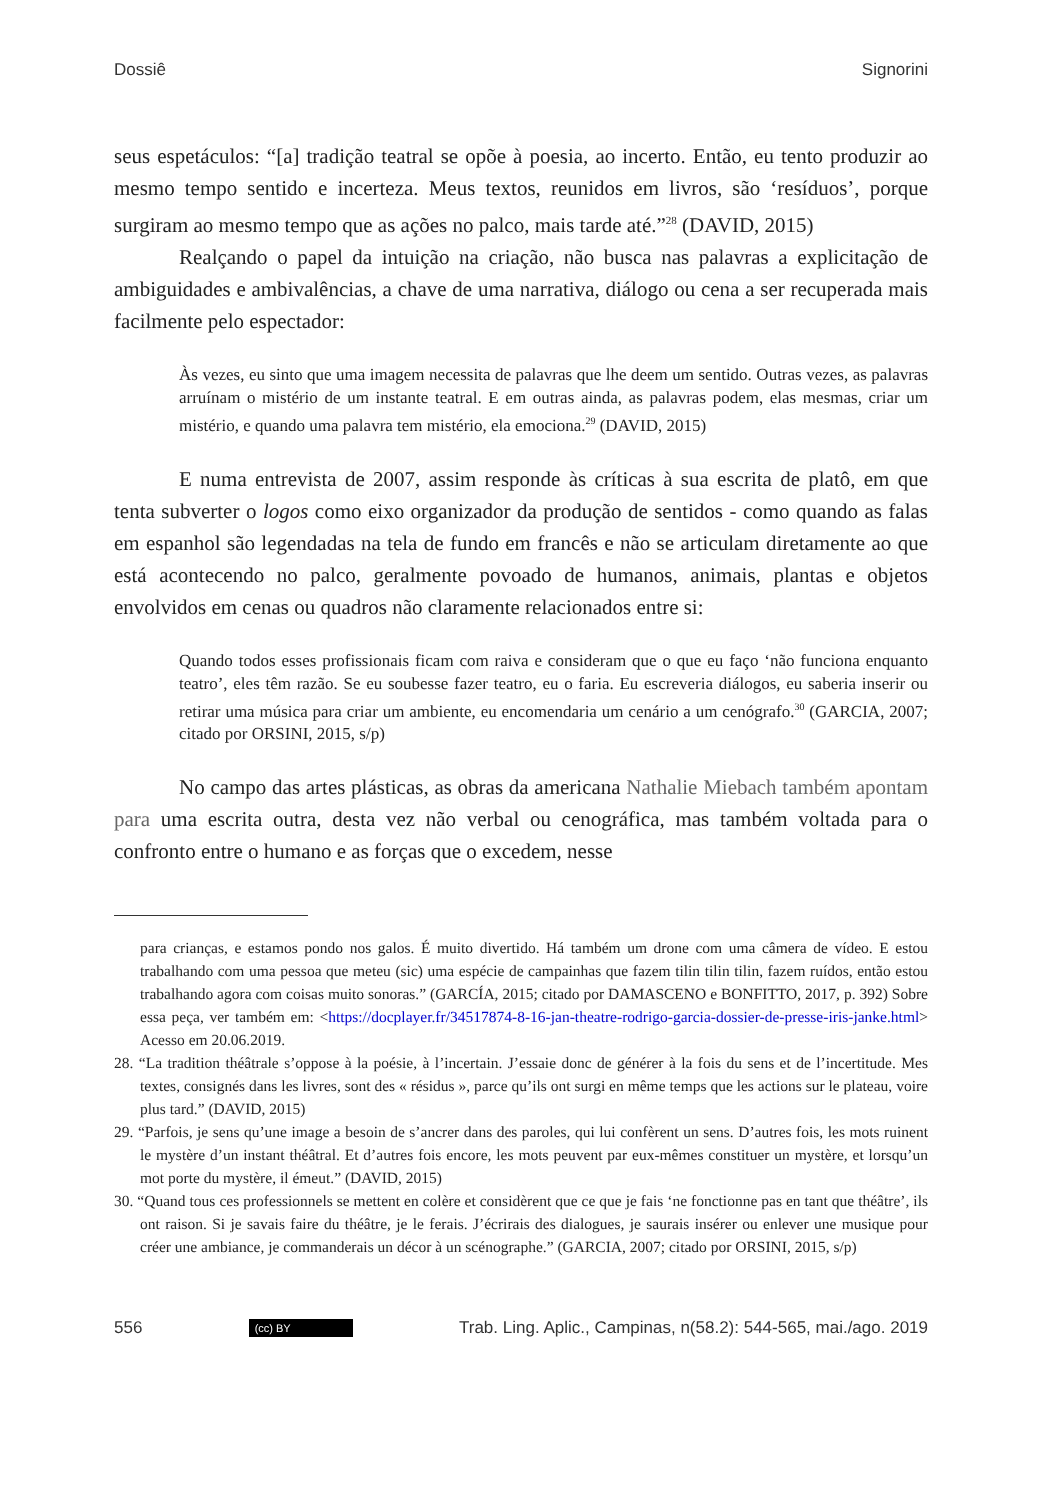Dossiê Signorini
seus espetáculos: “[a] tradição teatral se opõe à poesia, ao incerto. Então, eu tento produzir ao mesmo tempo sentido e incerteza. Meus textos, reunidos em livros, são ‘resíduos’, porque surgiram ao mesmo tempo que as ações no palco, mais tarde até.”<sup>28</sup> (DAVID, 2015)
Realçando o papel da intuição na criação, não busca nas palavras a explicitação de ambiguidades e ambivalências, a chave de uma narrativa, diálogo ou cena a ser recuperada mais facilmente pelo espectador:
Às vezes, eu sinto que uma imagem necessita de palavras que lhe deem um sentido. Outras vezes, as palavras arruínam o mistério de um instante teatral. E em outras ainda, as palavras podem, elas mesmas, criar um mistério, e quando uma palavra tem mistério, ela emociona.<sup>29</sup> (DAVID, 2015)
E numa entrevista de 2007, assim responde às críticas à sua escrita de platô, em que tenta subverter o logos como eixo organizador da produção de sentidos - como quando as falas em espanhol são legendadas na tela de fundo em francês e não se articulam diretamente ao que está acontecendo no palco, geralmente povoado de humanos, animais, plantas e objetos envolvidos em cenas ou quadros não claramente relacionados entre si:
Quando todos esses profissionais ficam com raiva e consideram que o que eu faço ‘não funciona enquanto teatro’, eles têm razão. Se eu soubesse fazer teatro, eu o faria. Eu escreveria diálogos, eu saberia inserir ou retirar uma música para criar um ambiente, eu encomendaria um cenário a um cenógrafo.<sup>30</sup> (GARCIA, 2007; citado por ORSINI, 2015, s/p)
No campo das artes plásticas, as obras da americana Nathalie Miebach também apontam para uma escrita outra, desta vez não verbal ou cenográfica, mas também voltada para o confronto entre o humano e as forças que o excedem, nesse
para crianças, e estamos pondo nos galos. É muito divertido. Há também um drone com uma câmera de vídeo. E estou trabalhando com uma pessoa que meteu (sic) uma espécie de campainhas que fazem tilin tilin tilin, fazem ruídos, então estou trabalhando agora com coisas muito sonoras.” (GARCÍA, 2015; citado por DAMASCENO e BONFITTO, 2017, p. 392) Sobre essa peça, ver também em: <https://docplayer.fr/34517874-8-16-jan-theatre-rodrigo-garcia-dossier-de-presse-iris-janke.html> Acesso em 20.06.2019.
28. “La tradition théâtrale s’oppose à la poésie, à l’incertain. J’essaie donc de générer à la fois du sens et de l’incertitude. Mes textes, consignés dans les livres, sont des « résidus », parce qu’ils ont surgi en même temps que les actions sur le plateau, voire plus tard.” (DAVID, 2015)
29. “Parfois, je sens qu’une image a besoin de s’ancrer dans des paroles, qui lui confèrent un sens. D’autres fois, les mots ruinent le mystère d’un instant théâtral. Et d’autres fois encore, les mots peuvent par eux-mêmes constituer un mystère, et lorsqu’un mot porte du mystère, il émeut.” (DAVID, 2015)
30. “Quand tous ces professionnels se mettent en colère et considèrent que ce que je fais ‘ne fonctionne pas en tant que théâtre’, ils ont raison. Si je savais faire du théâtre, je le ferais. J’écrirais des dialogues, je saurais insérer ou enlever une musique pour créer une ambiance, je commanderais un décor à un scénographe.” (GARCIA, 2007; citado por ORSINI, 2015, s/p)
556 (cc) BY Trab. Ling. Aplic., Campinas, n(58.2): 544-565, mai./ago. 2019